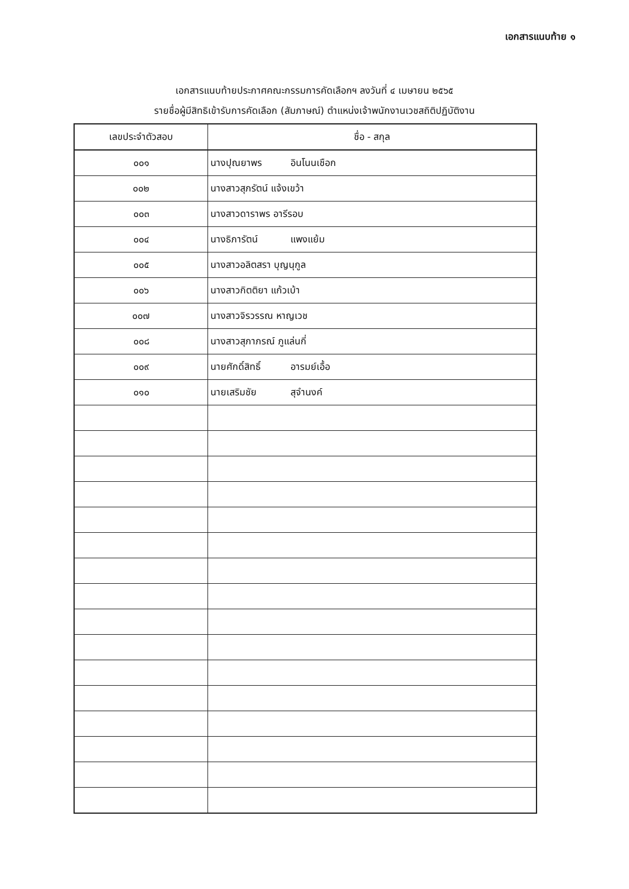เอกสารแนบท้าย ๑
เอกสารแนบท้ายประกาศคณะกรรมการคัดเลือกฯ ลงวันที่ ๔ เมษายน ๒๕๖๕
รายชื่อผู้มีสิทธิเข้ารับการคัดเลือก (สัมภาษณ์) ตำแหน่งเจ้าพนักงานเวชสถิติปฏิบัติงาน
| เลขประจำตัวสอบ | ชื่อ - สกุล |
| --- | --- |
| ๐๐๑ | นางปุณยาพร อินโนนเชือก |
| ๐๐๒ | นางสาวสุภรัตน์ แจ้งเขว้า |
| ๐๐๓ | นางสาวดาราพร อารีรอบ |
| ๐๐๔ | นางธิภารัตน์ แพงแย้ม |
| ๐๐๕ | นางสาวอลิตสรา บุญนุกูล |
| ๐๐๖ | นางสาวกิตติยา แก้วเบ้า |
| ๐๐๗ | นางสาวจิรวรรณ หาญเวช |
| ๐๐๘ | นางสาวสุภาภรณ์ ภูแล่นกี่ |
| ๐๐๙ | นายศักดิ์สิทธิ์ อารมย์เอื้อ |
| ๐๑๐ | นายเสริมชัย สุจำนงค์ |